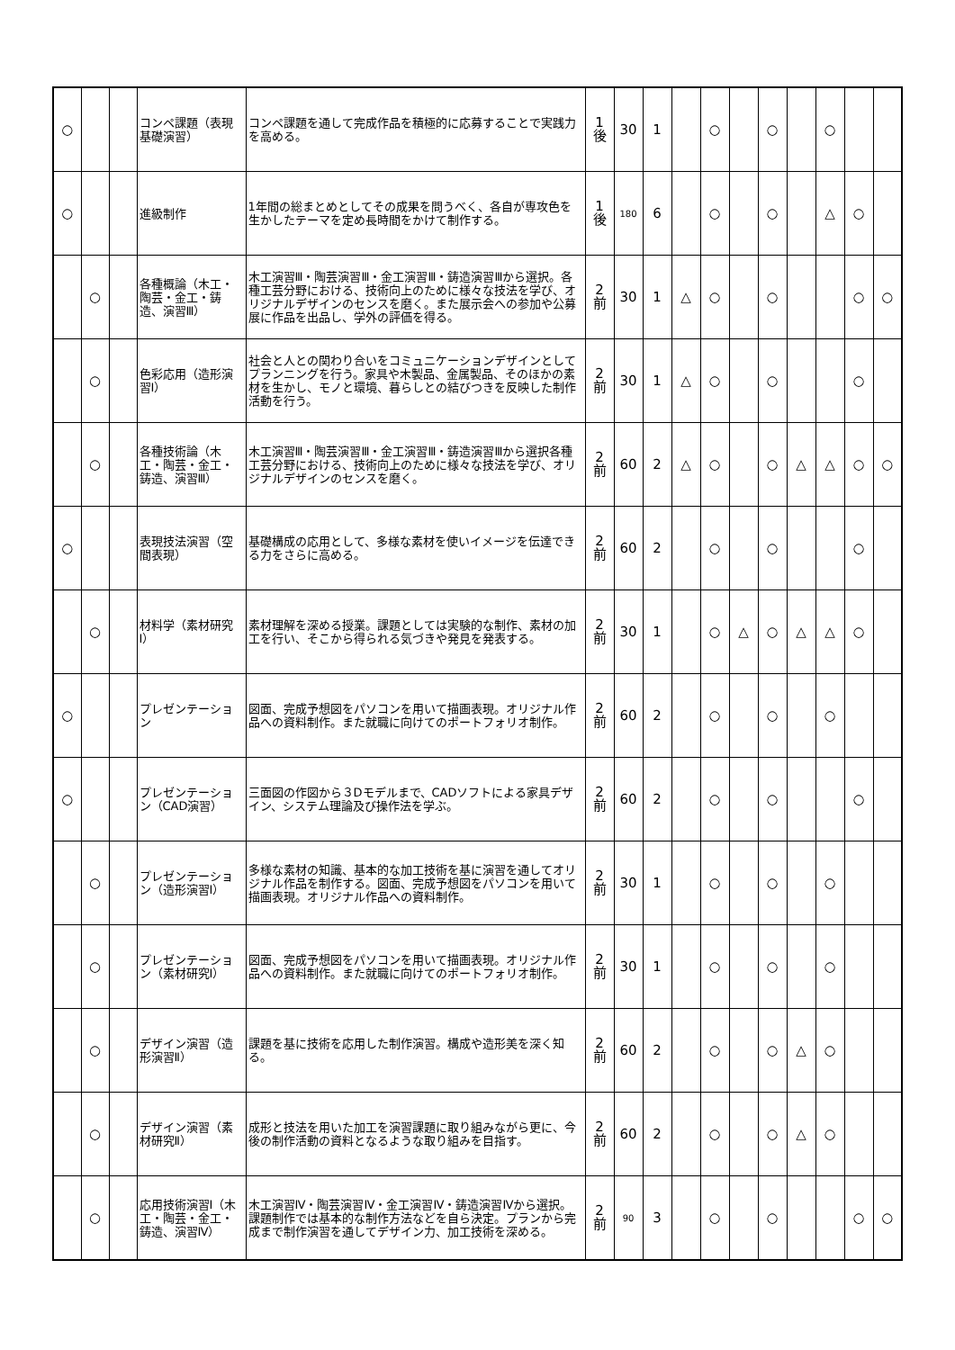| ○ | | | コンペ課題（表現基礎演習） | コンペ課題を通して完成作品を積極的に応募することで実践力を高める。 | 1 後 | 30 | 1 | | ○ | | ○ | | ○ | | |
| ○ | | | 進級制作 | 1年間の総まとめとしてその成果を問うべく、各自が専攻色を生かしたテーマを定め長時間をかけて制作する。 | 1 後 | 180 | 6 | | ○ | | ○ | | △ | ○ | |
| | ○ | | 各種概論（木工・陶芸・金工・鋳造、演習Ⅲ） | 木工演習Ⅲ・陶芸演習Ⅲ・金工演習Ⅲ・鋳造演習Ⅲから選択。各種工芸分野における、技術向上のために様々な技法を学び、オリジナルデザインのセンスを磨く。また展示会への参加や公募展に作品を出品し、学外の評価を得る。 | 2 前 | 30 | 1 | △ | ○ | | ○ | | | ○ | ○ |
| | ○ | | 色彩応用（造形演習Ⅰ） | 社会と人との関わり合いをコミュニケーションデザインとしてプランニングを行う。家具や木製品、金属製品、そのほかの素材を生かし、モノと環境、暮らしとの結びつきを反映した制作活動を行う。 | 2 前 | 30 | 1 | △ | ○ | | ○ | | | ○ | |
| | ○ | | 各種技術論（木工・陶芸・金工・鋳造、演習Ⅲ） | 木工演習Ⅲ・陶芸演習Ⅲ・金工演習Ⅲ・鋳造演習Ⅲから選択各種工芸分野における、技術向上のために様々な技法を学び、オリジナルデザインのセンスを磨く。 | 2 前 | 60 | 2 | △ | ○ | | ○ | △ | △ | ○ | ○ |
| ○ | | | 表現技法演習（空間表現） | 基礎構成の応用として、多様な素材を使いイメージを伝達できる力をさらに高める。 | 2 前 | 60 | 2 | | ○ | | ○ | | | ○ | |
| | ○ | | 材料学（素材研究Ⅰ） | 素材理解を深める授業。課題としては実験的な制作、素材の加工を行い、そこから得られる気づきや発見を発表する。 | 2 前 | 30 | 1 | | ○ | △ | ○ | △ | △ | ○ | |
| ○ | | | プレゼンテーション | 図面、完成予想図をパソコンを用いて描画表現。オリジナル作品への資料制作。また就職に向けてのポートフォリオ制作。 | 2 前 | 60 | 2 | | ○ | | ○ | | ○ | | |
| ○ | | | プレゼンテーション（CAD演習） | 三面図の作図から３Dモデルまで、CADソフトによる家具デザイン、システム理論及び操作法を学ぶ。 | 2 前 | 60 | 2 | | ○ | | ○ | | | ○ | |
| | ○ | | プレゼンテーション（造形演習Ⅰ） | 多様な素材の知識、基本的な加工技術を基に演習を通してオリジナル作品を制作する。図面、完成予想図をパソコンを用いて描画表現。オリジナル作品への資料制作。 | 2 前 | 30 | 1 | | ○ | | ○ | | ○ | | |
| | ○ | | プレゼンテーション（素材研究Ⅰ） | 図面、完成予想図をパソコンを用いて描画表現。オリジナル作品への資料制作。また就職に向けてのポートフォリオ制作。 | 2 前 | 30 | 1 | | ○ | | ○ | | ○ | | |
| | ○ | | デザイン演習（造形演習Ⅱ） | 課題を基に技術を応用した制作演習。構成や造形美を深く知る。 | 2 前 | 60 | 2 | | ○ | | ○ | △ | ○ | | |
| | ○ | | デザイン演習（素材研究Ⅱ） | 成形と技法を用いた加工を演習課題に取り組みながら更に、今後の制作活動の資料となるような取り組みを目指す。 | 2 前 | 60 | 2 | | ○ | | ○ | △ | ○ | | |
| | ○ | | 応用技術演習Ⅰ（木工・陶芸・金工・鋳造、演習Ⅳ） | 木工演習Ⅳ・陶芸演習Ⅳ・金工演習Ⅳ・鋳造演習Ⅳから選択。課題制作では基本的な制作方法などを自ら決定。プランから完成まで制作演習を通してデザイン力、加工技術を深める。 | 2 前 | 90 | 3 | | ○ | | ○ | | | ○ | ○ |